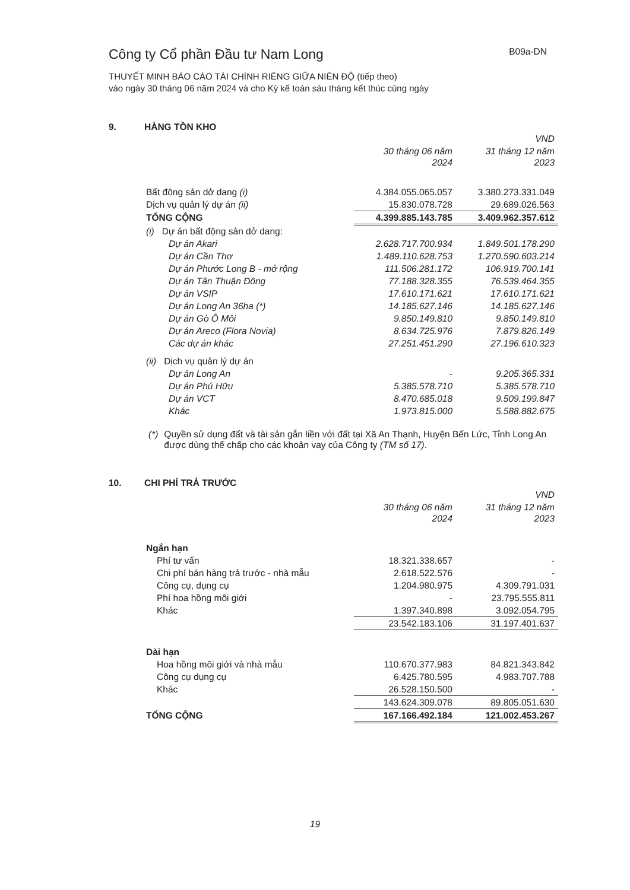Công ty Cổ phần Đầu tư Nam Long
B09a-DN
THUYẾT MINH BÁO CÁO TÀI CHÍNH RIÊNG GIỮA NIÊN ĐỘ (tiếp theo)
vào ngày 30 tháng 06 năm 2024 và cho Kỳ kế toán sáu tháng kết thúc cùng ngày
9. HÀNG TỒN KHO
| | | VND |
| --- | --- | --- |
| | 30 tháng 06 năm 2024 | 31 tháng 12 năm 2023 |
| Bất động sản dở dang (i) | 4.384.055.065.057 | 3.380.273.331.049 |
| Dịch vụ quản lý dự án (ii) | 15.830.078.728 | 29.689.026.563 |
| TỔNG CỘNG | 4.399.885.143.785 | 3.409.962.357.612 |
| (i) Dự án bất động sản dở dang: | | |
| Dự án Akari | 2.628.717.700.934 | 1.849.501.178.290 |
| Dự án Cần Thơ | 1.489.110.628.753 | 1.270.590.603.214 |
| Dự án Phước Long B - mở rộng | 111.506.281.172 | 106.919.700.141 |
| Dự án Tân Thuận Đông | 77.188.328.355 | 76.539.464.355 |
| Dự án VSIP | 17.610.171.621 | 17.610.171.621 |
| Dự án Long An 36ha (*) | 14.185.627.146 | 14.185.627.146 |
| Dự án Gò Ô Môi | 9.850.149.810 | 9.850.149.810 |
| Dự án Areco (Flora Novia) | 8.634.725.976 | 7.879.826.149 |
| Các dự án khác | 27.251.451.290 | 27.196.610.323 |
| (ii) Dịch vụ quản lý dự án | | |
| Dự án Long An | - | 9.205.365.331 |
| Dự án Phú Hữu | 5.385.578.710 | 5.385.578.710 |
| Dự án VCT | 8.470.685.018 | 9.509.199.847 |
| Khác | 1.973.815.000 | 5.588.882.675 |
(*) Quyền sử dụng đất và tài sản gắn liền với đất tại Xã An Thạnh, Huyện Bến Lức, Tỉnh Long An được dùng thế chấp cho các khoản vay của Công ty (TM số 17).
10. CHI PHÍ TRẢ TRƯỚC
| | | VND |
| --- | --- | --- |
| | 30 tháng 06 năm 2024 | 31 tháng 12 năm 2023 |
| Ngắn hạn | | |
| Phí tư vấn | 18.321.338.657 | - |
| Chi phí bán hàng trả trước - nhà mẫu | 2.618.522.576 | - |
| Công cụ, dụng cụ | 1.204.980.975 | 4.309.791.031 |
| Phí hoa hồng môi giới | - | 23.795.555.811 |
| Khác | 1.397.340.898 | 3.092.054.795 |
| | 23.542.183.106 | 31.197.401.637 |
| Dài hạn | | |
| Hoa hồng môi giới và nhà mẫu | 110.670.377.983 | 84.821.343.842 |
| Công cụ dụng cụ | 6.425.780.595 | 4.983.707.788 |
| Khác | 26.528.150.500 | - |
| | 143.624.309.078 | 89.805.051.630 |
| TỔNG CỘNG | 167.166.492.184 | 121.002.453.267 |
19